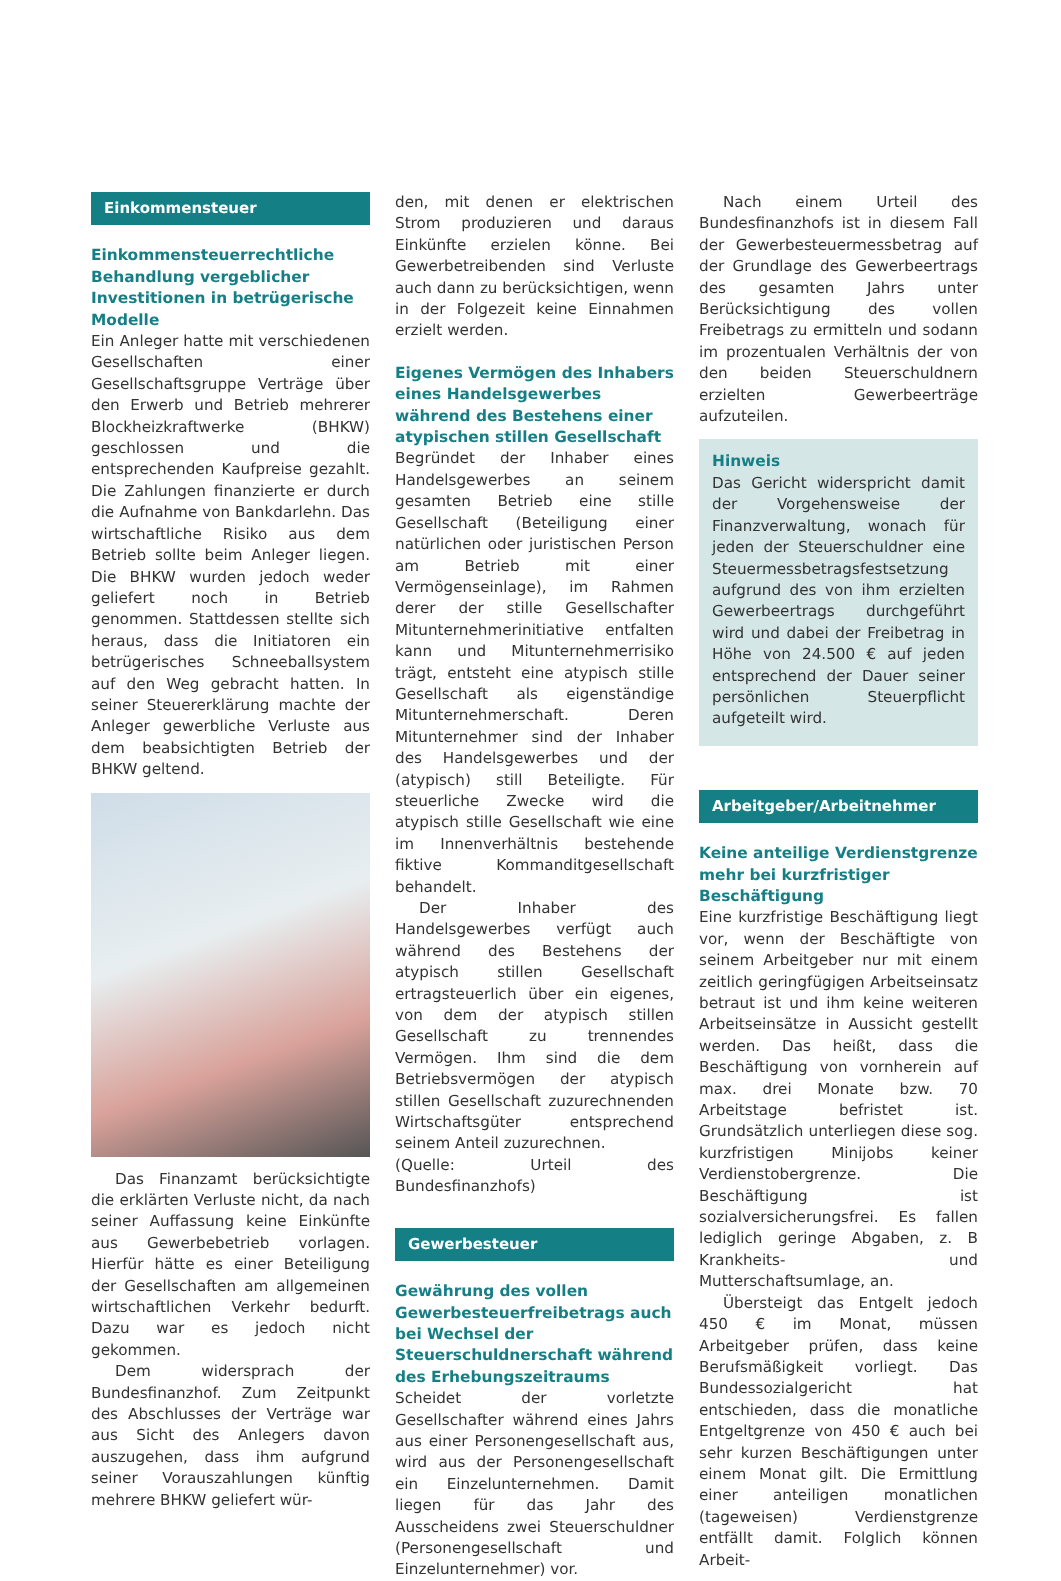Einkommensteuer
Einkommensteuerrechtliche Behandlung vergeblicher Investitionen in betrügerische Modelle
Ein Anleger hatte mit verschiedenen Gesellschaften einer Gesellschaftsgruppe Verträge über den Erwerb und Betrieb mehrerer Blockheizkraftwerke (BHKW) geschlossen und die entsprechenden Kaufpreise gezahlt. Die Zahlungen finanzierte er durch die Aufnahme von Bankdarlehn. Das wirtschaftliche Risiko aus dem Betrieb sollte beim Anleger liegen. Die BHKW wurden jedoch weder geliefert noch in Betrieb genommen. Stattdessen stellte sich heraus, dass die Initiatoren ein betrügerisches Schneeballsystem auf den Weg gebracht hatten. In seiner Steuererklärung machte der Anleger gewerbliche Verluste aus dem beabsichtigten Betrieb der BHKW geltend.
Das Finanzamt berücksichtigte die erklärten Verluste nicht, da nach seiner Auffassung keine Einkünfte aus Gewerbebetrieb vorlagen. Hierfür hätte es einer Beteiligung der Gesellschaften am allgemeinen wirtschaftlichen Verkehr bedurft. Dazu war es jedoch nicht gekommen.
Dem widersprach der Bundesfinanzhof. Zum Zeitpunkt des Abschlusses der Verträge war aus Sicht des Anlegers davon auszugehen, dass ihm aufgrund seiner Vorauszahlungen künftig mehrere BHKW geliefert wür-
den, mit denen er elektrischen Strom produzieren und daraus Einkünfte erzielen könne. Bei Gewerbetreibenden sind Verluste auch dann zu berücksichtigen, wenn in der Folgezeit keine Einnahmen erzielt werden.
Eigenes Vermögen des Inhabers eines Handelsgewerbes während des Bestehens einer atypischen stillen Gesellschaft
Begründet der Inhaber eines Handelsgewerbes an seinem gesamten Betrieb eine stille Gesellschaft (Beteiligung einer natürlichen oder juristischen Person am Betrieb mit einer Vermögenseinlage), im Rahmen derer der stille Gesellschafter Mitunternehmerinitiative entfalten kann und Mitunternehmerrisiko trägt, entsteht eine atypisch stille Gesellschaft als eigenständige Mitunternehmerschaft. Deren Mitunternehmer sind der Inhaber des Handelsgewerbes und der (atypisch) still Beteiligte. Für steuerliche Zwecke wird die atypisch stille Gesellschaft wie eine im Innenverhältnis bestehende fiktive Kommanditgesellschaft behandelt.
Der Inhaber des Handelsgewerbes verfügt auch während des Bestehens der atypisch stillen Gesellschaft ertragsteuerlich über ein eigenes, von dem der atypisch stillen Gesellschaft zu trennendes Vermögen. Ihm sind die dem Betriebsvermögen der atypisch stillen Gesellschaft zuzurechnenden Wirtschaftsgüter entsprechend seinem Anteil zuzurechnen.
(Quelle: Urteil des Bundesfinanzhofs)
Gewerbesteuer
Gewährung des vollen Gewerbesteuerfreibetrags auch bei Wechsel der Steuerschuldnerschaft während des Erhebungszeitraums
Scheidet der vorletzte Gesellschafter während eines Jahrs aus einer Personengesellschaft aus, wird aus der Personengesellschaft ein Einzelunternehmen. Damit liegen für das Jahr des Ausscheidens zwei Steuerschuldner (Personengesellschaft und Einzelunternehmer) vor.
Nach einem Urteil des Bundesfinanzhofs ist in diesem Fall der Gewerbesteuermessbetrag auf der Grundlage des Gewerbeertrags des gesamten Jahrs unter Berücksichtigung des vollen Freibetrags zu ermitteln und sodann im prozentualen Verhältnis der von den beiden Steuerschuldnern erzielten Gewerbeerträge aufzuteilen.
Hinweis
Das Gericht widerspricht damit der Vorgehensweise der Finanzverwaltung, wonach für jeden der Steuerschuldner eine Steuermessbetragsfestsetzung aufgrund des von ihm erzielten Gewerbeertrags durchgeführt wird und dabei der Freibetrag in Höhe von 24.500 € auf jeden entsprechend der Dauer seiner persönlichen Steuerpflicht aufgeteilt wird.
Arbeitgeber/Arbeitnehmer
Keine anteilige Verdienstgrenze mehr bei kurzfristiger Beschäftigung
Eine kurzfristige Beschäftigung liegt vor, wenn der Beschäftigte von seinem Arbeitgeber nur mit einem zeitlich geringfügigen Arbeitseinsatz betraut ist und ihm keine weiteren Arbeitseinsätze in Aussicht gestellt werden. Das heißt, dass die Beschäftigung von vornherein auf max. drei Monate bzw. 70 Arbeitstage befristet ist. Grundsätzlich unterliegen diese sog. kurzfristigen Minijobs keiner Verdienstobergrenze. Die Beschäftigung ist sozialversicherungsfrei. Es fallen lediglich geringe Abgaben, z. B Krankheits- und Mutterschaftsumlage, an.
Übersteigt das Entgelt jedoch 450 € im Monat, müssen Arbeitgeber prüfen, dass keine Berufsmäßigkeit vorliegt. Das Bundessozialgericht hat entschieden, dass die monatliche Entgeltgrenze von 450 € auch bei sehr kurzen Beschäftigungen unter einem Monat gilt. Die Ermittlung einer anteiligen monatlichen (tageweisen) Verdienstgrenze entfällt damit. Folglich können Arbeit-